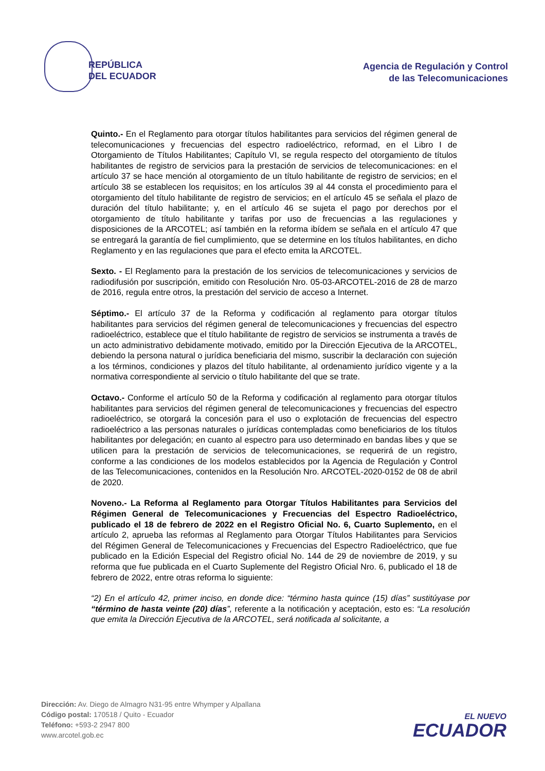REPÚBLICA
DEL ECUADOR
Agencia de Regulación y Control
de las Telecomunicaciones
Quinto.- En el Reglamento para otorgar títulos habilitantes para servicios del régimen general de telecomunicaciones y frecuencias del espectro radioeléctrico, reformad, en el Libro I de Otorgamiento de Títulos Habilitantes; Capítulo VI, se regula respecto del otorgamiento de títulos habilitantes de registro de servicios para la prestación de servicios de telecomunicaciones: en el artículo 37 se hace mención al otorgamiento de un título habilitante de registro de servicios; en el artículo 38 se establecen los requisitos; en los artículos 39 al 44 consta el procedimiento para el otorgamiento del título habilitante de registro de servicios; en el artículo 45 se señala el plazo de duración del título habilitante; y, en el artículo 46 se sujeta el pago por derechos por el otorgamiento de título habilitante y tarifas por uso de frecuencias a las regulaciones y disposiciones de la ARCOTEL; así también en la reforma ibídem se señala en el artículo 47 que se entregará la garantía de fiel cumplimiento, que se determine en los títulos habilitantes, en dicho Reglamento y en las regulaciones que para el efecto emita la ARCOTEL.
Sexto. - El Reglamento para la prestación de los servicios de telecomunicaciones y servicios de radiodifusión por suscripción, emitido con Resolución Nro. 05-03-ARCOTEL-2016 de 28 de marzo de 2016, regula entre otros, la prestación del servicio de acceso a Internet.
Séptimo.- El artículo 37 de la Reforma y codificación al reglamento para otorgar títulos habilitantes para servicios del régimen general de telecomunicaciones y frecuencias del espectro radioeléctrico, establece que el título habilitante de registro de servicios se instrumenta a través de un acto administrativo debidamente motivado, emitido por la Dirección Ejecutiva de la ARCOTEL, debiendo la persona natural o jurídica beneficiaria del mismo, suscribir la declaración con sujeción a los términos, condiciones y plazos del título habilitante, al ordenamiento jurídico vigente y a la normativa correspondiente al servicio o título habilitante del que se trate.
Octavo.- Conforme el artículo 50 de la Reforma y codificación al reglamento para otorgar títulos habilitantes para servicios del régimen general de telecomunicaciones y frecuencias del espectro radioeléctrico, se otorgará la concesión para el uso o explotación de frecuencias del espectro radioeléctrico a las personas naturales o jurídicas contempladas como beneficiarios de los títulos habilitantes por delegación; en cuanto al espectro para uso determinado en bandas libes y que se utilicen para la prestación de servicios de telecomunicaciones, se requerirá de un registro, conforme a las condiciones de los modelos establecidos por la Agencia de Regulación y Control de las Telecomunicaciones, contenidos en la Resolución Nro. ARCOTEL-2020-0152 de 08 de abril de 2020.
Noveno.- La Reforma al Reglamento para Otorgar Títulos Habilitantes para Servicios del Régimen General de Telecomunicaciones y Frecuencias del Espectro Radioeléctrico, publicado el 18 de febrero de 2022 en el Registro Oficial No. 6, Cuarto Suplemento, en el artículo 2, aprueba las reformas al Reglamento para Otorgar Títulos Habilitantes para Servicios del Régimen General de Telecomunicaciones y Frecuencias del Espectro Radioeléctrico, que fue publicado en la Edición Especial del Registro oficial No. 144 de 29 de noviembre de 2019, y su reforma que fue publicada en el Cuarto Suplemente del Registro Oficial Nro. 6, publicado el 18 de febrero de 2022, entre otras reforma lo siguiente:
“2) En el artículo 42, primer inciso, en donde dice: “término hasta quince (15) días” sustitúyase por “término de hasta veinte (20) días”, referente a la notificación y aceptación, esto es: “La resolución que emita la Dirección Ejecutiva de la ARCOTEL, será notificada al solicitante, a
Dirección: Av. Diego de Almagro N31-95 entre Whymper y Alpallana
Código postal: 170518 / Quito - Ecuador
Teléfono: +593-2 2947 800
www.arcotel.gob.ec
EL NUEVO
ECUADOR